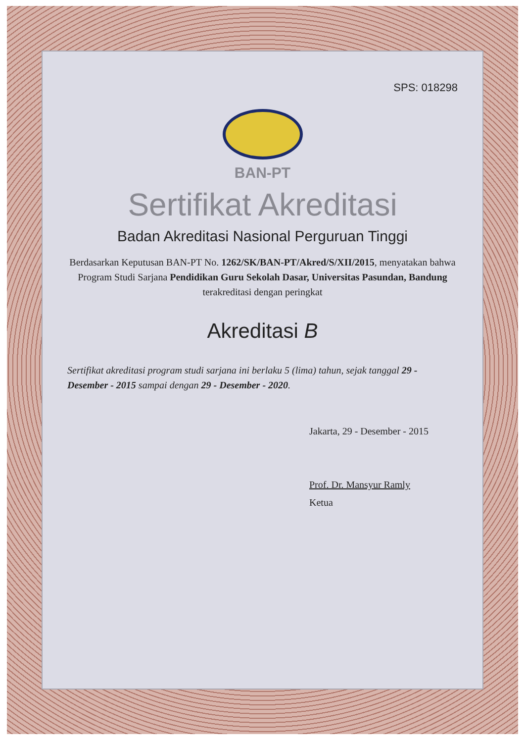SPS: 018298
BAN-PT
Sertifikat Akreditasi
Badan Akreditasi Nasional Perguruan Tinggi
Berdasarkan Keputusan BAN-PT No. 1262/SK/BAN-PT/Akred/S/XII/2015, menyatakan bahwa Program Studi Sarjana Pendidikan Guru Sekolah Dasar, Universitas Pasundan, Bandung terakreditasi dengan peringkat
Akreditasi B
Sertifikat akreditasi program studi sarjana ini berlaku 5 (lima) tahun, sejak tanggal 29 - Desember - 2015 sampai dengan 29 - Desember - 2020.
Jakarta, 29 - Desember - 2015
Prof. Dr. Mansyur Ramly
Ketua